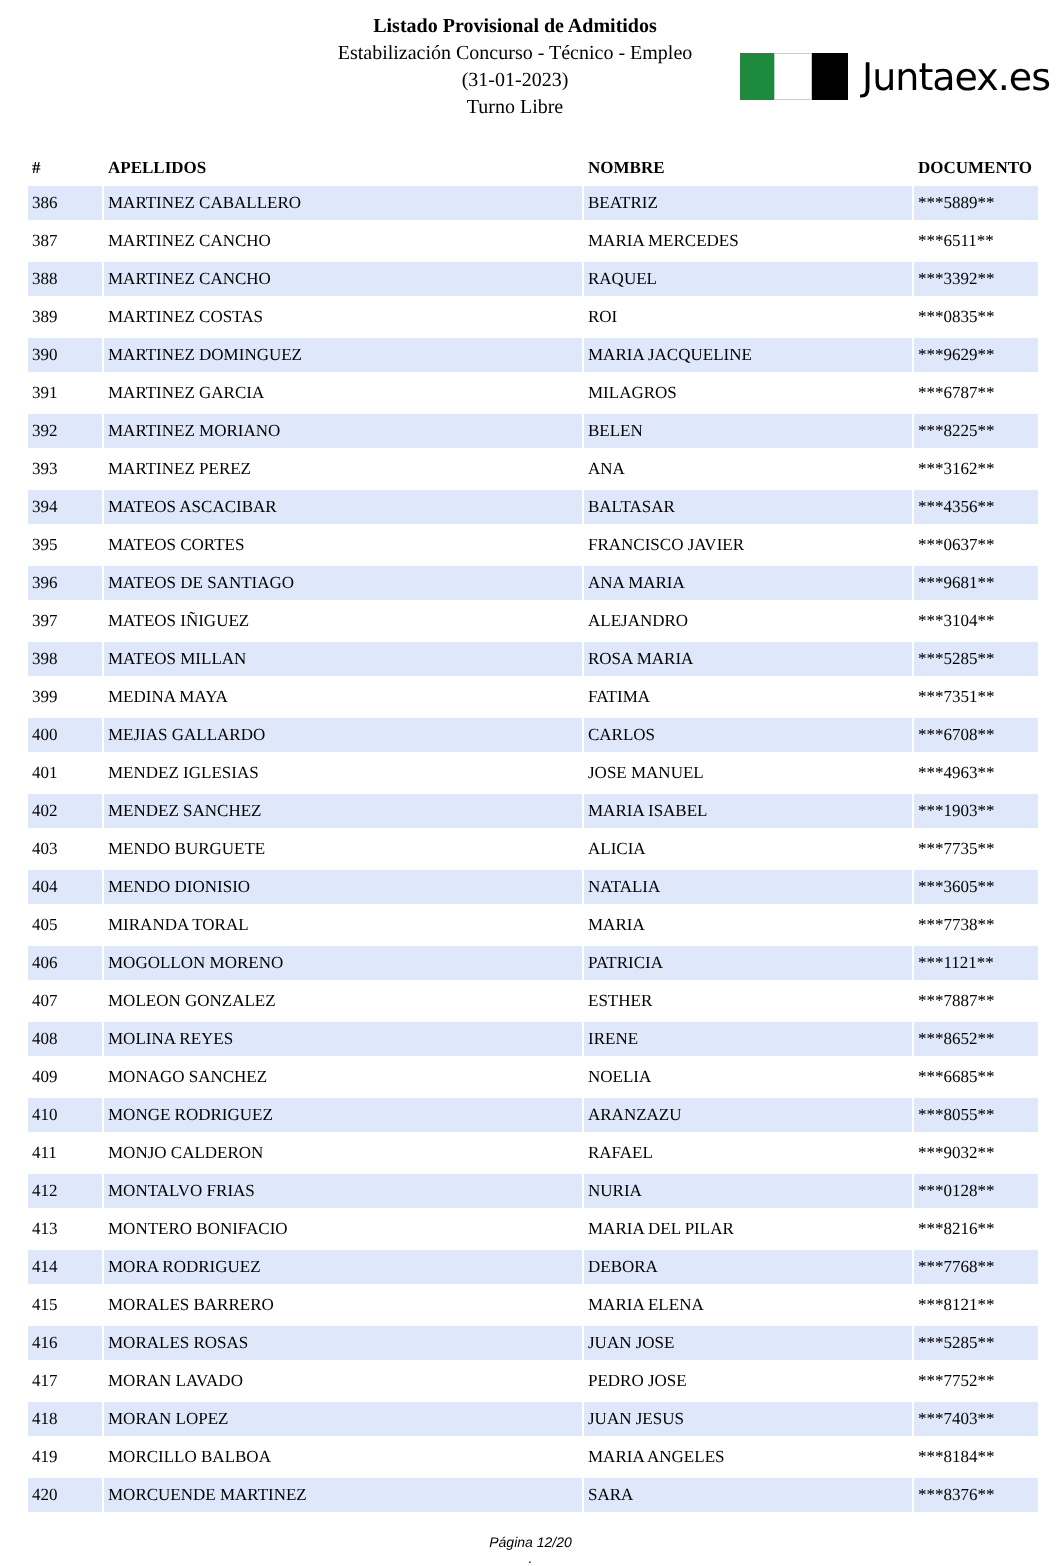Listado Provisional de Admitidos
Estabilización Concurso - Técnico - Empleo
(31-01-2023)
Turno Libre
Juntaex.es
| # | APELLIDOS | NOMBRE | DOCUMENTO |
| --- | --- | --- | --- |
| 386 | MARTINEZ CABALLERO | BEATRIZ | ***5889** |
| 387 | MARTINEZ CANCHO | MARIA MERCEDES | ***6511** |
| 388 | MARTINEZ CANCHO | RAQUEL | ***3392** |
| 389 | MARTINEZ COSTAS | ROI | ***0835** |
| 390 | MARTINEZ DOMINGUEZ | MARIA JACQUELINE | ***9629** |
| 391 | MARTINEZ GARCIA | MILAGROS | ***6787** |
| 392 | MARTINEZ MORIANO | BELEN | ***8225** |
| 393 | MARTINEZ PEREZ | ANA | ***3162** |
| 394 | MATEOS ASCACIBAR | BALTASAR | ***4356** |
| 395 | MATEOS CORTES | FRANCISCO JAVIER | ***0637** |
| 396 | MATEOS DE SANTIAGO | ANA MARIA | ***9681** |
| 397 | MATEOS IÑIGUEZ | ALEJANDRO | ***3104** |
| 398 | MATEOS MILLAN | ROSA MARIA | ***5285** |
| 399 | MEDINA MAYA | FATIMA | ***7351** |
| 400 | MEJIAS GALLARDO | CARLOS | ***6708** |
| 401 | MENDEZ IGLESIAS | JOSE MANUEL | ***4963** |
| 402 | MENDEZ SANCHEZ | MARIA ISABEL | ***1903** |
| 403 | MENDO BURGUETE | ALICIA | ***7735** |
| 404 | MENDO DIONISIO | NATALIA | ***3605** |
| 405 | MIRANDA TORAL | MARIA | ***7738** |
| 406 | MOGOLLON MORENO | PATRICIA | ***1121** |
| 407 | MOLEON GONZALEZ | ESTHER | ***7887** |
| 408 | MOLINA REYES | IRENE | ***8652** |
| 409 | MONAGO SANCHEZ | NOELIA | ***6685** |
| 410 | MONGE RODRIGUEZ | ARANZAZU | ***8055** |
| 411 | MONJO CALDERON | RAFAEL | ***9032** |
| 412 | MONTALVO FRIAS | NURIA | ***0128** |
| 413 | MONTERO BONIFACIO | MARIA DEL PILAR | ***8216** |
| 414 | MORA RODRIGUEZ | DEBORA | ***7768** |
| 415 | MORALES BARRERO | MARIA ELENA | ***8121** |
| 416 | MORALES ROSAS | JUAN JOSE | ***5285** |
| 417 | MORAN LAVADO | PEDRO JOSE | ***7752** |
| 418 | MORAN LOPEZ | JUAN JESUS | ***7403** |
| 419 | MORCILLO BALBOA | MARIA ANGELES | ***8184** |
| 420 | MORCUENDE MARTINEZ | SARA | ***8376** |
Página 12/20
.